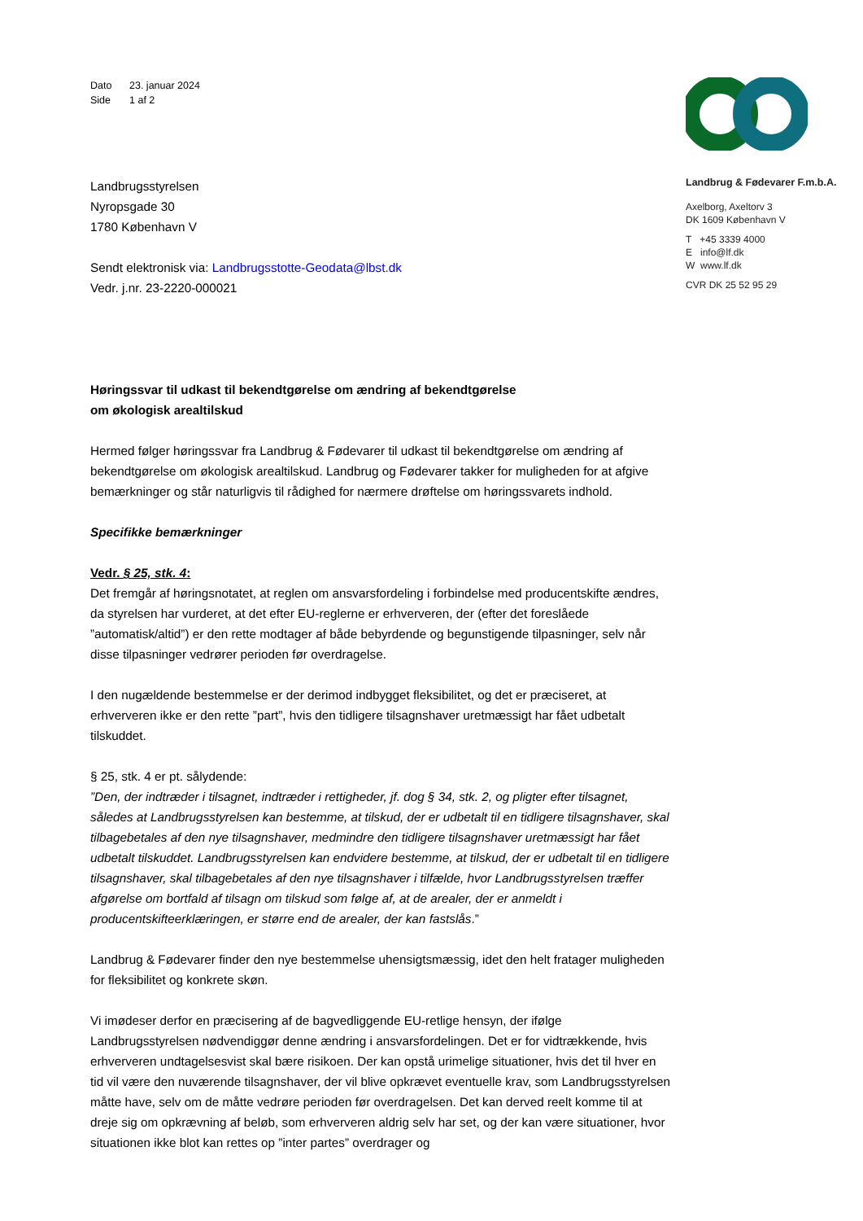Dato 23. januar 2024
Side 1 af 2
Landbrugsstyrelsen
Nyropsgade 30
1780 København V
Sendt elektronisk via: Landbrugsstotte-Geodata@lbst.dk
Vedr. j.nr. 23-2220-000021
Høringssvar til udkast til bekendtgørelse om ændring af bekendtgørelse
om økologisk arealtilskud
Hermed følger høringssvar fra Landbrug & Fødevarer til udkast til bekendtgørelse om ændring af bekendtgørelse om økologisk arealtilskud. Landbrug og Fødevarer takker for muligheden for at afgive bemærkninger og står naturligvis til rådighed for nærmere drøftelse om høringssvarets indhold.
Specifikke bemærkninger
Vedr. § 25, stk. 4:
Det fremgår af høringsnotatet, at reglen om ansvarsfordeling i forbindelse med producentskifte ændres, da styrelsen har vurderet, at det efter EU-reglerne er erhververen, der (efter det foreslåede ”automatisk/altid”) er den rette modtager af både bebyrdende og begunstigende tilpasninger, selv når disse tilpasninger vedrører perioden før overdragelse.
I den nugældende bestemmelse er der derimod indbygget fleksibilitet, og det er præciseret, at erhververen ikke er den rette ”part”, hvis den tidligere tilsagnshaver uretmæssigt har fået udbetalt tilskuddet.
§ 25, stk. 4 er pt. sålydende:
”Den, der indtræder i tilsagnet, indtræder i rettigheder, jf. dog § 34, stk. 2, og pligter efter tilsagnet, således at Landbrugsstyrelsen kan bestemme, at tilskud, der er udbetalt til en tidligere tilsagnshaver, skal tilbagebetales af den nye tilsagnshaver, medmindre den tidligere tilsagnshaver uretmæssigt har fået udbetalt tilskuddet. Landbrugsstyrelsen kan endvidere bestemme, at tilskud, der er udbetalt til en tidligere tilsagnshaver, skal tilbagebetales af den nye tilsagnshaver i tilfælde, hvor Landbrugsstyrelsen træffer afgørelse om bortfald af tilsagn om tilskud som følge af, at de arealer, der er anmeldt i producentskifteerklæringen, er større end de arealer, der kan fastslås.”
Landbrug & Fødevarer finder den nye bestemmelse uhensigtsmæssig, idet den helt fratager muligheden for fleksibilitet og konkrete skøn.
Vi imødeser derfor en præcisering af de bagvedliggende EU-retlige hensyn, der ifølge Landbrugsstyrelsen nødvendiggør denne ændring i ansvarsfordelingen. Det er for vidtrækkende, hvis erhververen undtagelsesvist skal bære risikoen. Der kan opstå urimelige situationer, hvis det til hver en tid vil være den nuværende tilsagnshaver, der vil blive opkrævet eventuelle krav, som Landbrugsstyrelsen måtte have, selv om de måtte vedrøre perioden før overdragelsen. Det kan derved reelt komme til at dreje sig om opkrævning af beløb, som erhververen aldrig selv har set, og der kan være situationer, hvor situationen ikke blot kan rettes op ”inter partes” overdrager og
Landbrug & Fødevarer F.m.b.A.
Axelborg, Axeltorv 3
DK 1609 København V
T +45 3339 4000
E info@lf.dk
W www.lf.dk
CVR DK 25 52 95 29